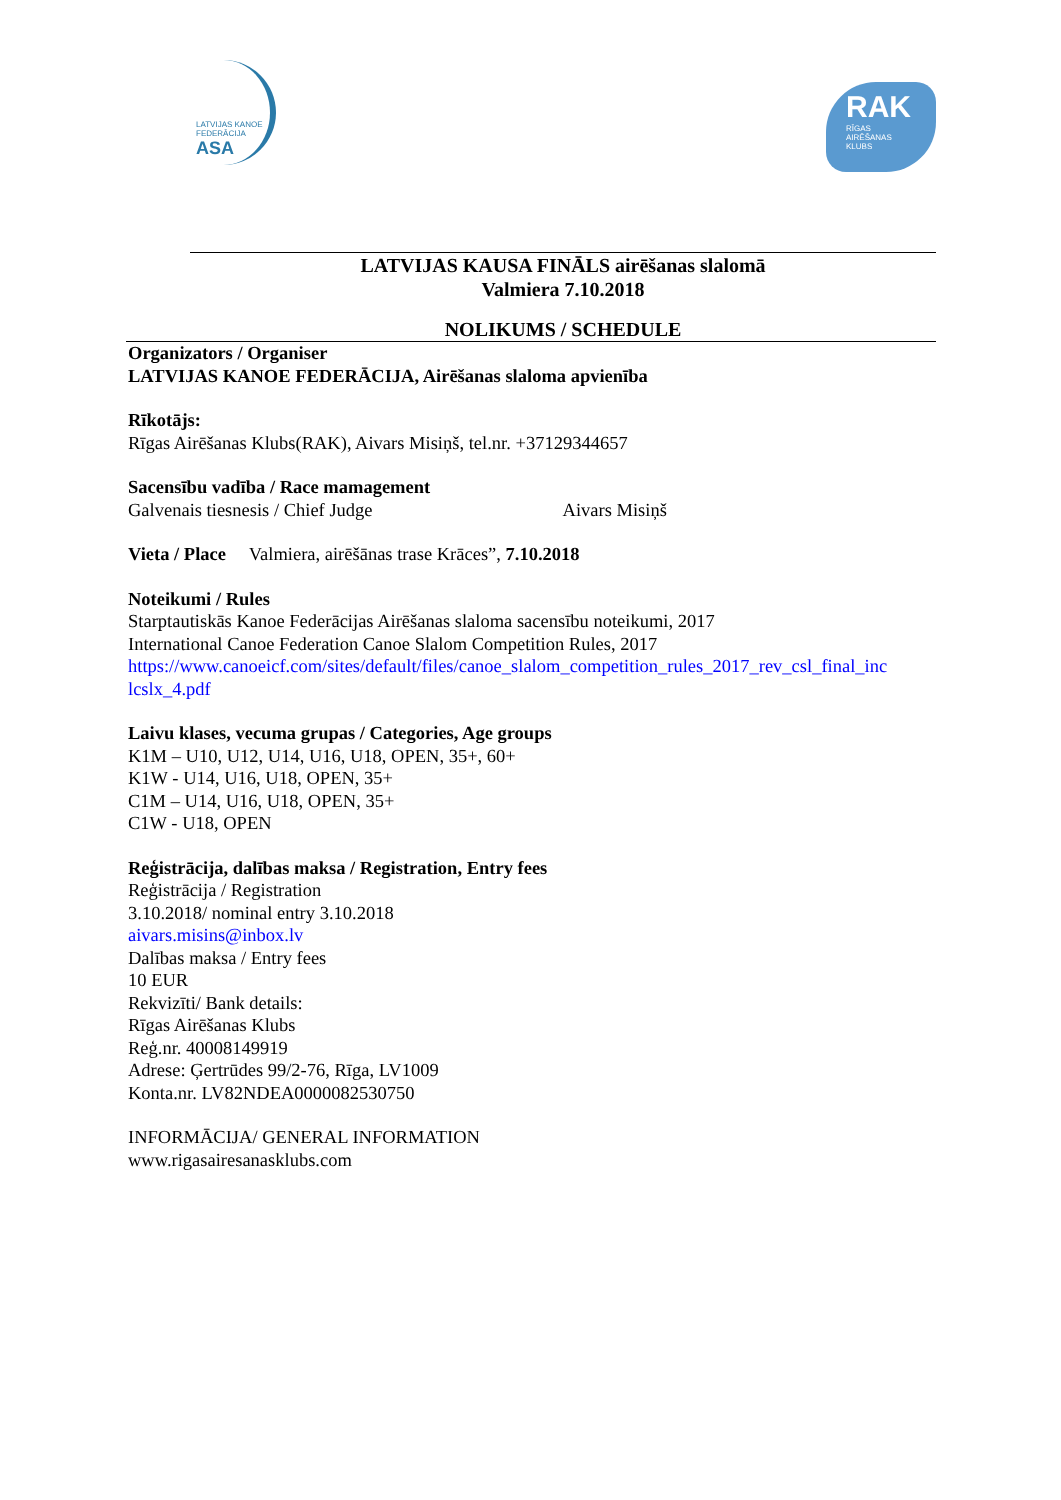LATVIJAS KANOE FEDERĀCIJA
ASA
RAK
RĪGAS AIRĒŠANAS KLUBS
LATVIJAS KAUSA FINĀLS airēšanas slalomā
Valmiera 7.10.2018
NOLIKUMS / SCHEDULE
Organizators / Organiser
LATVIJAS KANOE FEDERĀCIJA, Airēšanas slaloma apvienība
Rīkotājs:
Rīgas Airēšanas Klubs(RAK), Aivars Misiņš, tel.nr. +37129344657
Sacensību vadība / Race mamagement
Galvenais tiesnesis / Chief Judge Aivars Misiņš
Vieta / Place Valmiera, airēšānas trase Krāces”, 7.10.2018
Noteikumi / Rules
Starptautiskās Kanoe Federācijas Airēšanas slaloma sacensību noteikumi, 2017
International Canoe Federation Canoe Slalom Competition Rules, 2017
https://www.canoeicf.com/sites/default/files/canoe_slalom_competition_rules_2017_rev_csl_final_inc lcslx_4.pdf
Laivu klases, vecuma grupas / Categories, Age groups
K1M – U10, U12, U14, U16, U18, OPEN, 35+, 60+
K1W - U14, U16, U18, OPEN, 35+
C1M – U14, U16, U18, OPEN, 35+
C1W - U18, OPEN
Reģistrācija, dalības maksa / Registration, Entry fees
Reģistrācija / Registration
3.10.2018/ nominal entry 3.10.2018
aivars.misins@inbox.lv
Dalības maksa / Entry fees
10 EUR
Rekvizīti/ Bank details:
Rīgas Airēšanas Klubs
Reģ.nr. 40008149919
Adrese: Ģertrūdes 99/2-76, Rīga, LV1009
Konta.nr. LV82NDEA0000082530750
INFORMĀCIJA/ GENERAL INFORMATION
www.rigasairesanasklubs.com